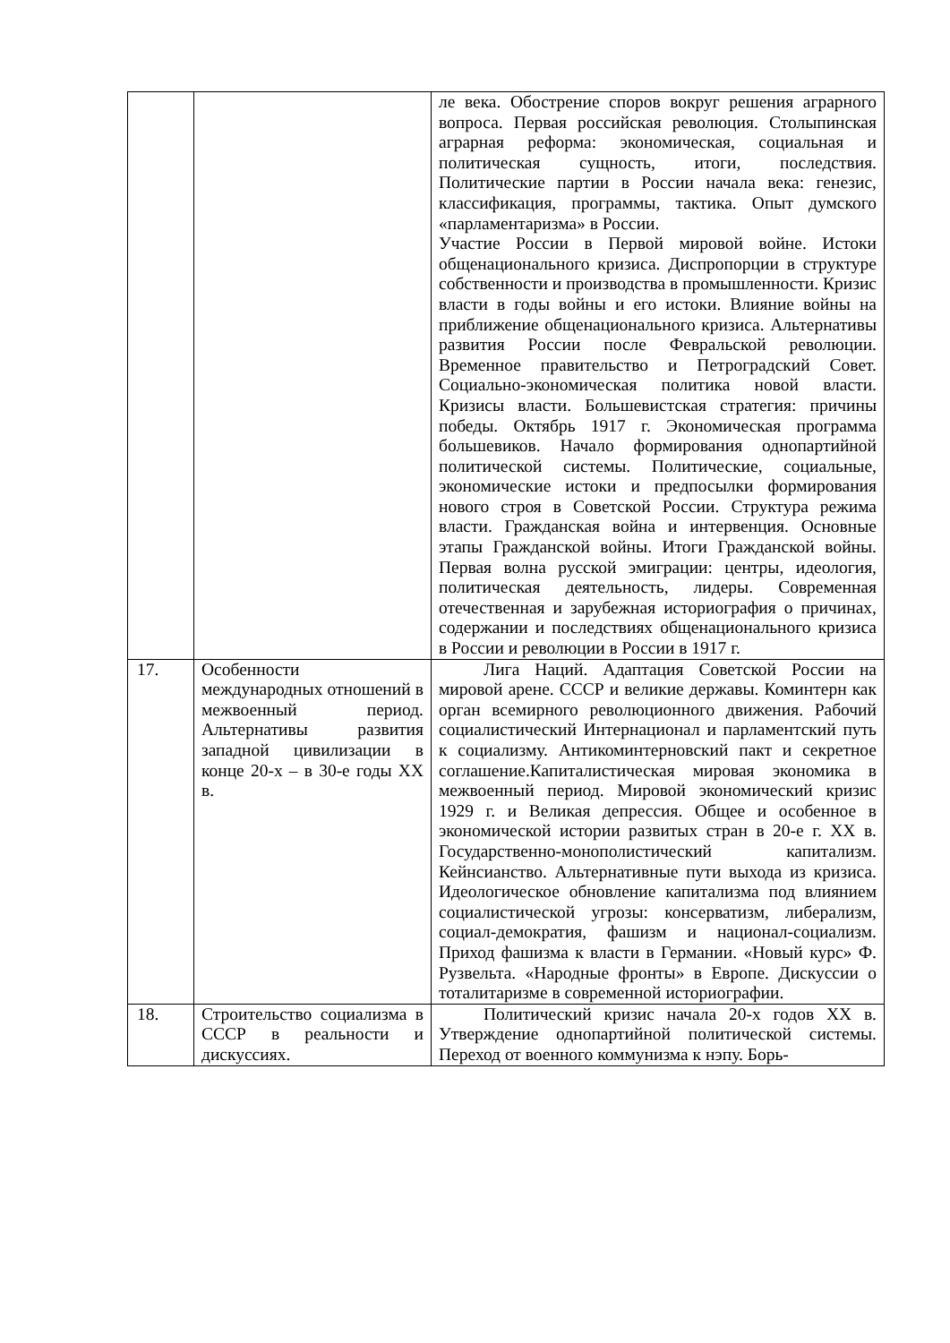| | | ле века. Обострение споров вокруг решения аграрного вопроса. Первая российская революция. Столыпинская аграрная реформа: экономическая, социальная и политическая сущность, итоги, последствия. Политические партии в России начала века: генезис, классификация, программы, тактика. Опыт думского «парламентаризма» в России. Участие России в Первой мировой войне. Истоки общенационального кризиса. Диспропорции в структуре собственности и производства в промышленности. Кризис власти в годы войны и его истоки. Влияние войны на приближение общенационального кризиса. Альтернативы развития России после Февральской революции. Временное правительство и Петроградский Совет. Социально-экономическая политика новой власти. Кризисы власти. Большевистская стратегия: причины победы. Октябрь 1917 г. Экономическая программа большевиков. Начало формирования однопартийной политической системы. Политические, социальные, экономические истоки и предпосылки формирования нового строя в Советской России. Структура режима власти. Гражданская война и интервенция. Основные этапы Гражданской войны. Итоги Гражданской войны. Первая волна русской эмиграции: центры, идеология, политическая деятельность, лидеры. Современная отечественная и зарубежная историография о причинах, содержании и последствиях общенационального кризиса в России и революции в России в 1917 г. |
| 17. | Особенности международных отношений в межвоенный период. Альтернативы развития западной цивилизации в конце 20-х – в 30-е годы XX в. | Лига Наций. Адаптация Советской России на мировой арене. СССР и великие державы. Коминтерн как орган всемирного революционного движения. Рабочий социалистический Интернационал и парламентский путь к социализму. Антикоминтерновский пакт и секретное соглашение.Капиталистическая мировая экономика в межвоенный период. Мировой экономический кризис 1929 г. и Великая депрессия. Общее и особенное в экономической истории развитых стран в 20-е г. XX в. Государственно-монополистический капитализм. Кейнсианство. Альтернативные пути выхода из кризиса. Идеологическое обновление капитализма под влиянием социалистической угрозы: консерватизм, либерализм, социал-демократия, фашизм и национал-социализм. Приход фашизма к власти в Германии. «Новый курс» Ф. Рузвельта. «Народные фронты» в Европе. Дискуссии о тоталитаризме в современной историографии. |
| 18. | Строительство социализма в СССР в реальности и дискуссиях. | Политический кризис начала 20-х годов XX в. Утверждение однопартийной политической системы. Переход от военного коммунизма к нэпу. Борь- |